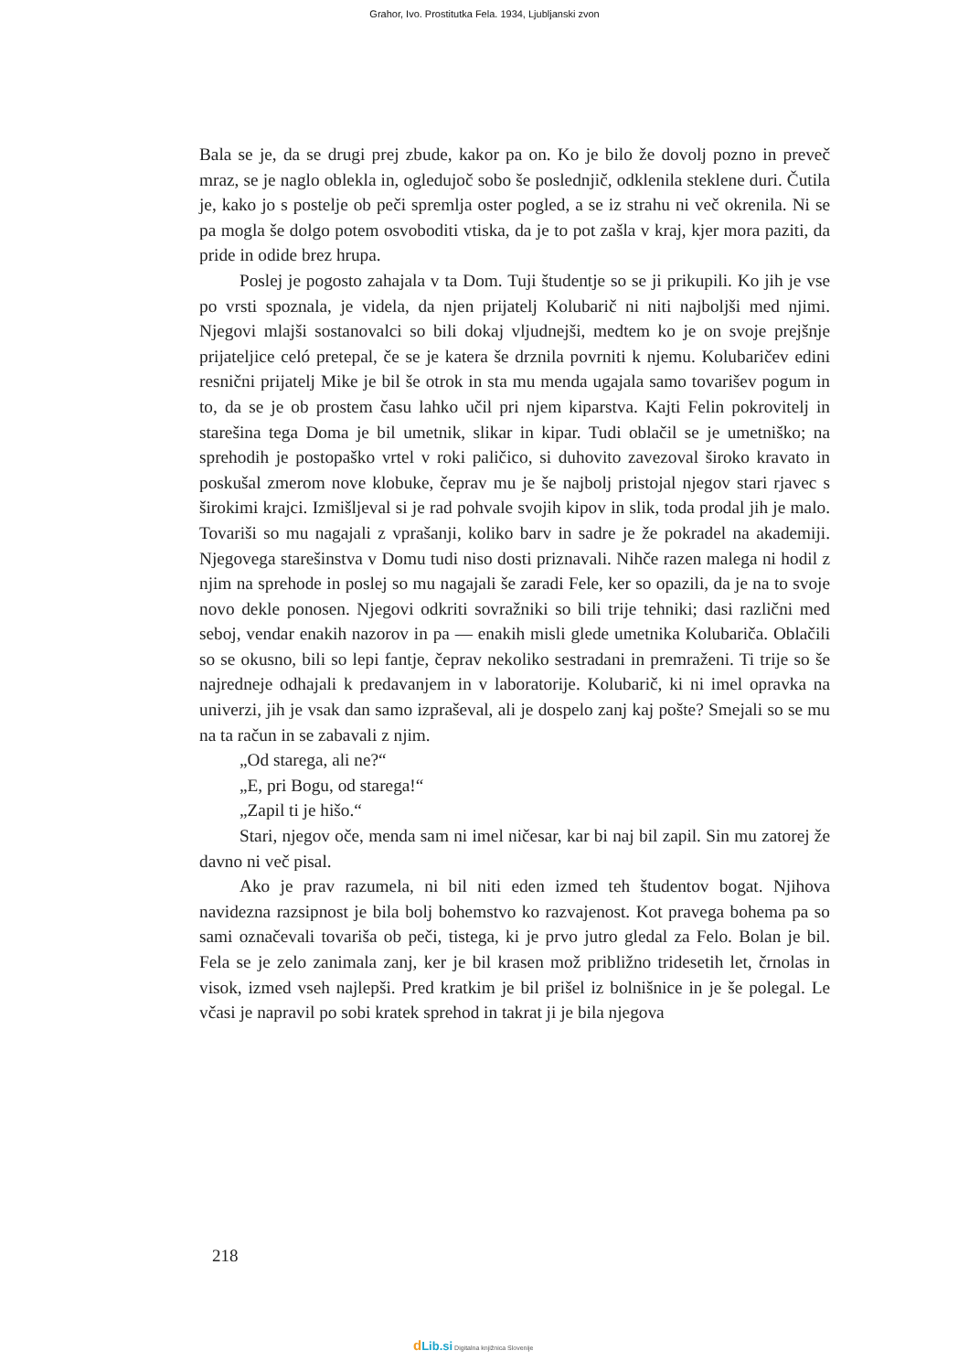Grahor, Ivo. Prostitutka Fela. 1934, Ljubljanski zvon
Bala se je, da se drugi prej zbude, kakor pa on. Ko je bilo že dovolj pozno in preveč mraz, se je naglo oblekla in, ogledujoč sobo še poslednjič, odklenila steklene duri. Čutila je, kako jo s postelje ob peči spremlja oster pogled, a se iz strahu ni več okrenila. Ni se pa mogla še dolgo potem osvoboditi vtiska, da je to pot zašla v kraj, kjer mora paziti, da pride in odide brez hrupa.
Poslej je pogosto zahajala v ta Dom. Tuji študentje so se ji prikupili. Ko jih je vse po vrsti spoznala, je videla, da njen prijatelj Kolubarič ni niti najboljši med njimi. Njegovi mlajši sostanovalci so bili dokaj vljudnejši, medtem ko je on svoje prejšnje prijateljice celó pretepal, če se je katera še drznila povrniti k njemu. Kolubaričev edini resnični prijatelj Mike je bil še otrok in sta mu menda ugajala samo tovarišev pogum in to, da se je ob prostem času lahko učil pri njem kiparstva. Kajti Felin pokrovitelj in starešina tega Doma je bil umetnik, slikar in kipar. Tudi oblačil se je umetniško; na sprehodih je postopaško vrtel v roki paličico, si duhovito zavezoval široko kravato in poskušal zmerom nove klobuke, čeprav mu je še najbolj pristojal njegov stari rjavec s širokimi krajci. Izmišljeval si je rad pohvale svojih kipov in slik, toda prodal jih je malo. Tovariši so mu nagajali z vprašanji, koliko barv in sadre je že pokradel na akademiji. Njegovega starešinstva v Domu tudi niso dosti priznavali. Nihče razen malega ni hodil z njim na sprehode in poslej so mu nagajali še zaradi Fele, ker so opazili, da je na to svoje novo dekle ponosen. Njegovi odkriti sovražniki so bili trije tehniki; dasi različni med seboj, vendar enakih nazorov in pa — enakih misli glede umetnika Kolubariča. Oblačili so se okusno, bili so lepi fantje, čeprav nekoliko sestradani in premraženi. Ti trije so še najredneje odhajali k predavanjem in v laboratorije. Kolubarič, ki ni imel opravka na univerzi, jih je vsak dan samo izpraševal, ali je dospelo zanj kaj pošte? Smejali so se mu na ta račun in se zabavali z njim.
„Od starega, ali ne?“
„E, pri Bogu, od starega!“
„Zapil ti je hišo.“
Stari, njegov oče, menda sam ni imel ničesar, kar bi naj bil zapil. Sin mu zatorej že davno ni več pisal.
Ako je prav razumela, ni bil niti eden izmed teh študentov bogat. Njihova navidezna razsipnost je bila bolj bohemstvo ko razvajenost. Kot pravega bohema pa so sami označevali tovariša ob peči, tistega, ki je prvo jutro gledal za Felo. Bolan je bil. Fela se je zelo zanimala zanj, ker je bil krasen mož približno tridesetih let, črnolas in visok, izmed vseh najlepši. Pred kratkim je bil prišel iz bolnišnice in je še polegal. Le včasi je napravil po sobi kratek sprehod in takrat ji je bila njegova
218
dLib.si Digitalna knjižnica Slovenije